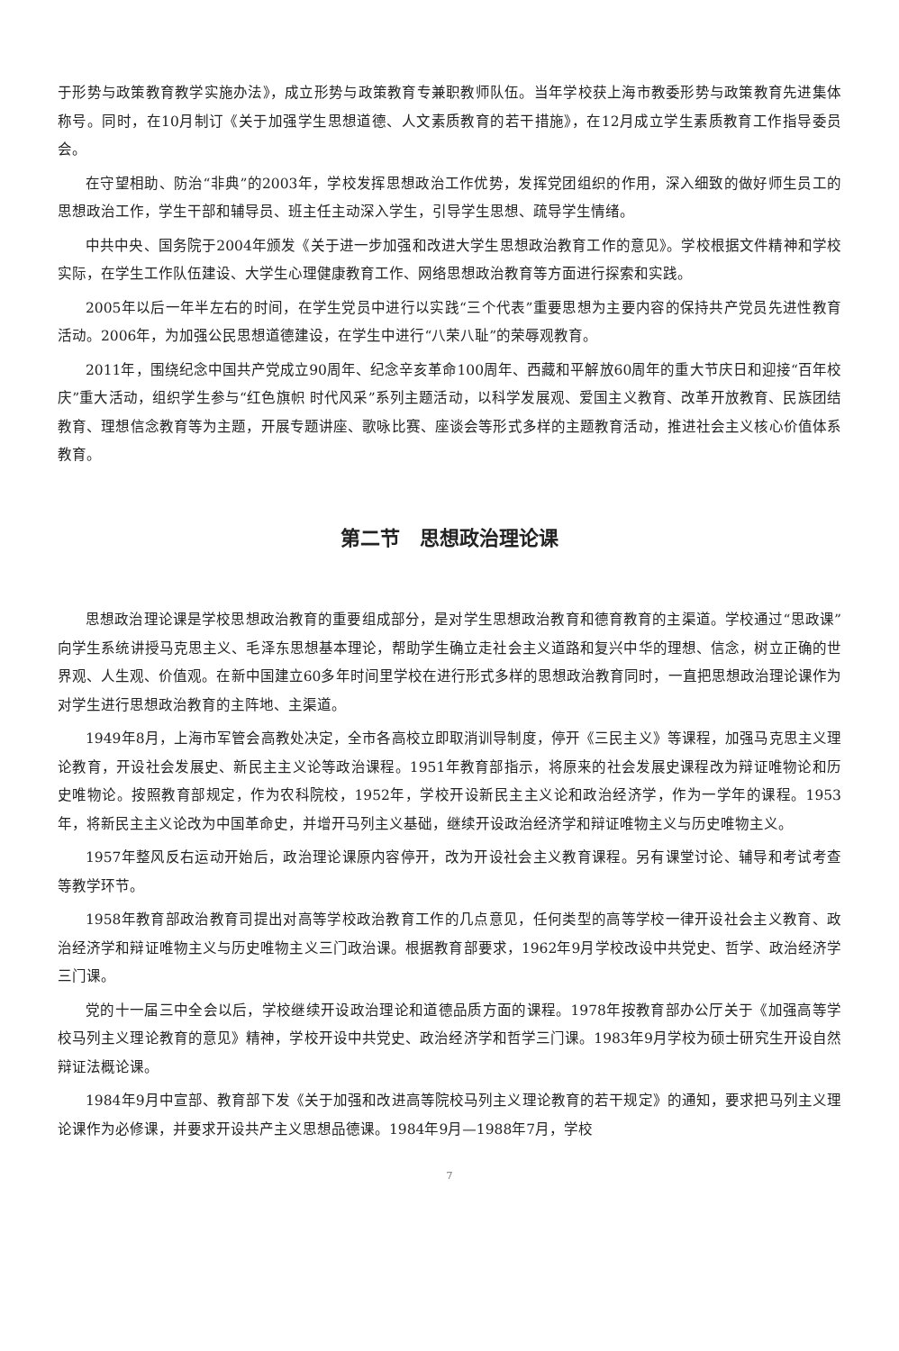于形势与政策教育教学实施办法》，成立形势与政策教育专兼职教师队伍。当年学校获上海市教委形势与政策教育先进集体称号。同时，在10月制订《关于加强学生思想道德、人文素质教育的若干措施》，在12月成立学生素质教育工作指导委员会。
在守望相助、防治“非典”的2003年，学校发挥思想政治工作优势，发挥党团组织的作用，深入细致的做好师生员工的思想政治工作，学生干部和辅导员、班主任主动深入学生，引导学生思想、疏导学生情绪。
中共中央、国务院于2004年颁发《关于进一步加强和改进大学生思想政治教育工作的意见》。学校根据文件精神和学校实际，在学生工作队伍建设、大学生心理健康教育工作、网络思想政治教育等方面进行探索和实践。
2005年以后一年半左右的时间，在学生党员中进行以实践“三个代表”重要思想为主要内容的保持共产党员先进性教育活动。2006年，为加强公民思想道德建设，在学生中进行“八荣八耻”的荣辱观教育。
2011年，围绕纪念中国共产党成立90周年、纪念辛亥革命100周年、西藏和平解放60周年的重大节庆日和迎接“百年校庆”重大活动，组织学生参与“红色旗帜 时代风采”系列主题活动，以科学发展观、爱国主义教育、改革开放教育、民族团结教育、理想信念教育等为主题，开展专题讲座、歌咏比赛、座谈会等形式多样的主题教育活动，推进社会主义核心价值体系教育。
第二节　思想政治理论课
思想政治理论课是学校思想政治教育的重要组成部分，是对学生思想政治教育和德育教育的主渠道。学校通过“思政课”向学生系统讲授马克思主义、毛泽东思想基本理论，帮助学生确立走社会主义道路和复兴中华的理想、信念，树立正确的世界观、人生观、价值观。在新中国建立60多年时间里学校在进行形式多样的思想政治教育同时，一直把思想政治理论课作为对学生进行思想政治教育的主阵地、主渠道。
1949年8月，上海市军管会高教处决定，全市各高校立即取消训导制度，停开《三民主义》等课程，加强马克思主义理论教育，开设社会发展史、新民主主义论等政治课程。1951年教育部指示，将原来的社会发展史课程改为辩证唯物论和历史唯物论。按照教育部规定，作为农科院校，1952年，学校开设新民主主义论和政治经济学，作为一学年的课程。1953年，将新民主主义论改为中国革命史，并增开马列主义基础，继续开设政治经济学和辩证唯物主义与历史唯物主义。
1957年整风反右运动开始后，政治理论课原内容停开，改为开设社会主义教育课程。另有课堂讨论、辅导和考试考查等教学环节。
1958年教育部政治教育司提出对高等学校政治教育工作的几点意见，任何类型的高等学校一律开设社会主义教育、政治经济学和辩证唯物主义与历史唯物主义三门政治课。根据教育部要求，1962年9月学校改设中共党史、哲学、政治经济学三门课。
党的十一届三中全会以后，学校继续开设政治理论和道德品质方面的课程。1978年按教育部办公厅关于《加强高等学校马列主义理论教育的意见》精神，学校开设中共党史、政治经济学和哲学三门课。1983年9月学校为硕士研究生开设自然辩证法概论课。
1984年9月中宣部、教育部下发《关于加强和改进高等院校马列主义理论教育的若干规定》的通知，要求把马列主义理论课作为必修课，并要求开设共产主义思想品德课。1984年9月—1988年7月，学校
7